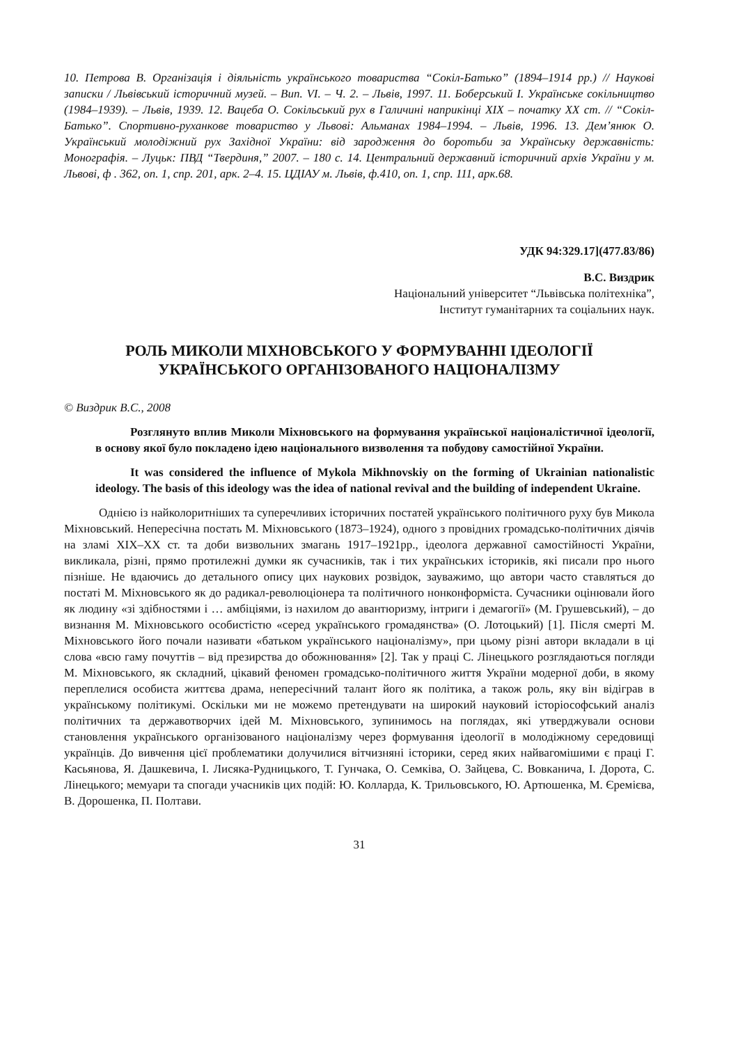10. Петрова В. Організація і діяльність українського товариства “Сокіл-Батько” (1894–1914 рр.) // Наукові записки / Львівський історичний музей. – Вип. VI. – Ч. 2. – Львів, 1997. 11. Боберський І. Українське сокільництво (1984–1939). – Львів, 1939. 12. Вацеба О. Сокільський рух в Галичині наприкінці XIX – початку XX ст. // “Сокіл-Батько”. Спортивно-руханкове товариство у Львові: Альманах 1984–1994. – Львів, 1996. 13. Дем’янюк О. Український молодіжний рух Західної України: від зародження до боротьби за Українську державність: Монографія. – Луцьк: ПВД “Твердиня,” 2007. – 180 с. 14. Центральний державний історичний архів України у м. Львові, ф . 362, оп. 1, спр. 201, арк. 2–4. 15. ЦДІАУ м. Львів, ф.410, оп. 1, спр. 111, арк.68.
УДК 94:329.17](477.83/86)
В.С. Виздрик
Національний університет “Львівська політехніка”,
Інститут гуманітарних та соціальних наук.
РОЛЬ МИКОЛИ МІХНОВСЬКОГО У ФОРМУВАННІ ІДЕОЛОГІЇ УКРАЇНСЬКОГО ОРГАНІЗОВАНОГО НАЦІОНАЛІЗМУ
© Виздрик В.С., 2008
Розглянуто вплив Миколи Міхновського на формування української націоналістичної ідеології, в основу якої було покладено ідею національного визволення та побудову самостійної України.
It was considered the influence of Mykola Mikhnovskiy on the forming of Ukrainian nationalistic ideology. The basis of this ideology was the idea of national revival and the building of independent Ukraine.
Однією із найколоритніших та суперечливих історичних постатей українського політичного руху був Микола Міхновський. Непересічна постать М. Міхновського (1873–1924), одного з провідних громадсько-політичних діячів на зламі XIX–XX ст. та доби визвольних змагань 1917–1921рр., ідеолога державної самостійності України, викликала, різні, прямо протилежні думки як сучасників, так і тих українських істориків, які писали про нього пізніше. Не вдаючись до детального опису цих наукових розвідок, зауважимо, що автори часто ставляться до постаті М. Міхновського як до радикал-революціонера та політичного нонконформіста. Сучасники оцінювали його як людину «зі здібностями і … амбіціями, із нахилом до авантюризму, інтриги і демагогії» (М. Грушевський), – до визнання М. Міхновського особистістю «серед українського громадянства» (О. Лотоцький) [1]. Після смерті М. Міхновського його почали називати «батьком українського націоналізму», при цьому різні автори вкладали в ці слова «всю гаму почуттів – від презирства до обожнювання» [2]. Так у праці С. Лінецького розглядаються погляди М. Міхновського, як складний, цікавий феномен громадсько-політичного життя України модерної доби, в якому переплелися особиста життєва драма, непересічний талант його як політика, а також роль, яку він відіграв в українському політикумі. Оскільки ми не можемо претендувати на широкий науковий історіософський аналіз політичних та державотворчих ідей М. Міхновського, зупинимось на поглядах, які утверджували основи становлення українського організованого націоналізму через формування ідеології в молодіжному середовищі українців. До вивчення цієї проблематики долучилися вітчизняні історики, серед яких найвагомішими є праці Г. Касьянова, Я. Дашкевича, І. Лисяка-Рудницького, Т. Гунчака, О. Семківа, О. Зайцева, С. Вовканича, І. Дорота, С. Лінецького; мемуари та спогади учасників цих подій: Ю. Колларда, К. Трильовського, Ю. Артюшенка, М. Єремієва, В. Дорошенка, П. Полтави.
31